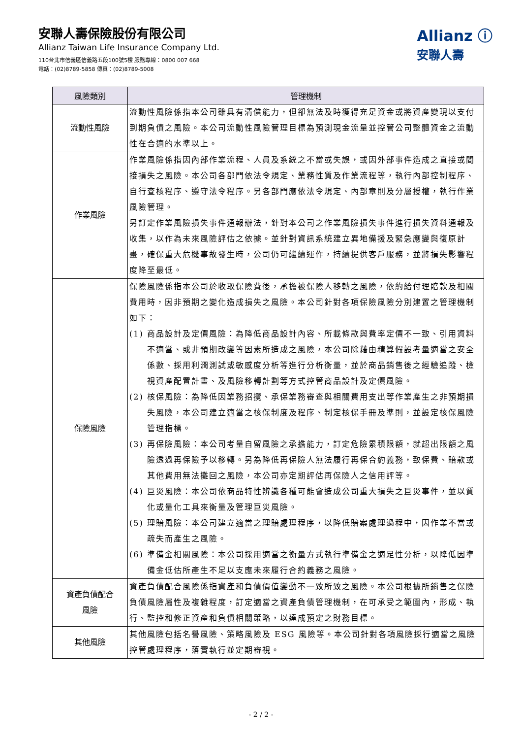安聯人壽保險股份有限公司
Allianz Taiwan Life Insurance Company Ltd.
110台北市信義區信義路五段100號5樓 服務專線：0800 007 668
電話：(02)8789-5858 傳真：(02)8789-5008
Allianz ⓘ
安聯人壽
| 風險類別 | 管理機制 |
| --- | --- |
| 流動性風險 | 流動性風險係指本公司雖具有清償能力，但卻無法及時獲得充足資金或將資產變現以支付到期負債之風險。本公司流動性風險管理目標為預測現金流量並控管公司整體資金之流動性在合適的水準以上。 |
| 作業風險 | 作業風險係指因內部作業流程、人員及系統之不當或失誤，或因外部事件造成之直接或間接損失之風險。本公司各部門依法令規定、業務性質及作業流程等，執行內部控制程序、自行查核程序、遵守法令程序。另各部門應依法令規定、內部章則及分層授權，執行作業風險管理。 另訂定作業風險損失事件通報辦法，針對本公司之作業風險損失事件進行損失資料通報及收集，以作為未來風險評估之依據。並針對資訊系統建立異地備援及緊急應變與復原計畫，確保重大危機事故發生時，公司仍可繼續運作，持續提供客戶服務，並將損失影響程度降至最低。 |
| 保險風險 | 保險風險係指本公司於收取保險費後，承擔被保險人移轉之風險，依約給付理賠款及相關費用時，因非預期之變化造成損失之風險。本公司針對各項保險風險分別建置之管理機制如下： (1) 商品設計及定價風險：為降低商品設計內容、所載條款與費率定價不一致、引用資料不適當、或非預期改變等因素所造成之風險，本公司除藉由精算假設考量適當之安全係數、採用利潤測試或敏感度分析等進行分析衡量，並於商品銷售後之經驗追蹤、檢視資產配置計畫、及風險移轉計劃等方式控管商品設計及定價風險。 (2) 核保風險：為降低因業務招攬、承保業務審查與相關費用支出等作業產生之非預期損失風險，本公司建立適當之核保制度及程序、制定核保手冊及準則，並設定核保風險管理指標。 (3) 再保險風險：本公司考量自留風險之承擔能力，訂定危險累積限額，就超出限額之風險透過再保險予以移轉。另為降低再保險人無法履行再保合約義務，致保費、賠款或其他費用無法攤回之風險，本公司亦定期評估再保險人之信用評等。 (4) 巨災風險：本公司依商品特性辨識各種可能會造成公司重大損失之巨災事件，並以質化或量化工具來衡量及管理巨災風險。 (5) 理賠風險：本公司建立適當之理賠處理程序，以降低賠案處理過程中，因作業不當或疏失而產生之風險。 (6) 準備金相關風險：本公司採用適當之衡量方式執行準備金之適足性分析，以降低因準備金低估所產生不足以支應未來履行合約義務之風險。 |
| 資產負債配合 風險 | 資產負債配合風險係指資產和負債價值變動不一致所致之風險。本公司根據所銷售之保險負債風險屬性及複雜程度，訂定適當之資產負債管理機制，在可承受之範圍內，形成、執行、監控和修正資產和負債相關策略，以達成預定之財務目標。 |
| 其他風險 | 其他風險包括名譽風險、策略風險及 ESG 風險等。本公司針對各項風險採行適當之風險控管處理程序，落實執行並定期審視。 |
- 2 / 2 -